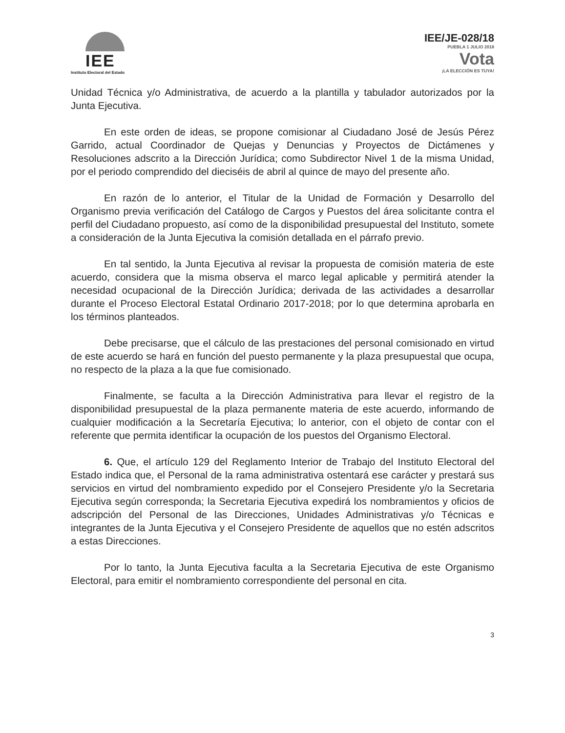IEE
Instituto Electoral del Estado
IEE/JE-028/18
PUEBLA 1 JULIO 2018
Vota
¡LA ELECCIÓN ES TUYA!
Unidad Técnica y/o Administrativa, de acuerdo a la plantilla y tabulador autorizados por la Junta Ejecutiva.
En este orden de ideas, se propone comisionar al Ciudadano José de Jesús Pérez Garrido, actual Coordinador de Quejas y Denuncias y Proyectos de Dictámenes y Resoluciones adscrito a la Dirección Jurídica; como Subdirector Nivel 1 de la misma Unidad, por el periodo comprendido del dieciséis de abril al quince de mayo del presente año.
En razón de lo anterior, el Titular de la Unidad de Formación y Desarrollo del Organismo previa verificación del Catálogo de Cargos y Puestos del área solicitante contra el perfil del Ciudadano propuesto, así como de la disponibilidad presupuestal del Instituto, somete a consideración de la Junta Ejecutiva la comisión detallada en el párrafo previo.
En tal sentido, la Junta Ejecutiva al revisar la propuesta de comisión materia de este acuerdo, considera que la misma observa el marco legal aplicable y permitirá atender la necesidad ocupacional de la Dirección Jurídica; derivada de las actividades a desarrollar durante el Proceso Electoral Estatal Ordinario 2017-2018; por lo que determina aprobarla en los términos planteados.
Debe precisarse, que el cálculo de las prestaciones del personal comisionado en virtud de este acuerdo se hará en función del puesto permanente y la plaza presupuestal que ocupa, no respecto de la plaza a la que fue comisionado.
Finalmente, se faculta a la Dirección Administrativa para llevar el registro de la disponibilidad presupuestal de la plaza permanente materia de este acuerdo, informando de cualquier modificación a la Secretaría Ejecutiva; lo anterior, con el objeto de contar con el referente que permita identificar la ocupación de los puestos del Organismo Electoral.
6. Que, el artículo 129 del Reglamento Interior de Trabajo del Instituto Electoral del Estado indica que, el Personal de la rama administrativa ostentará ese carácter y prestará sus servicios en virtud del nombramiento expedido por el Consejero Presidente y/o la Secretaria Ejecutiva según corresponda; la Secretaria Ejecutiva expedirá los nombramientos y oficios de adscripción del Personal de las Direcciones, Unidades Administrativas y/o Técnicas e integrantes de la Junta Ejecutiva y el Consejero Presidente de aquellos que no estén adscritos a estas Direcciones.
Por lo tanto, la Junta Ejecutiva faculta a la Secretaria Ejecutiva de este Organismo Electoral, para emitir el nombramiento correspondiente del personal en cita.
3